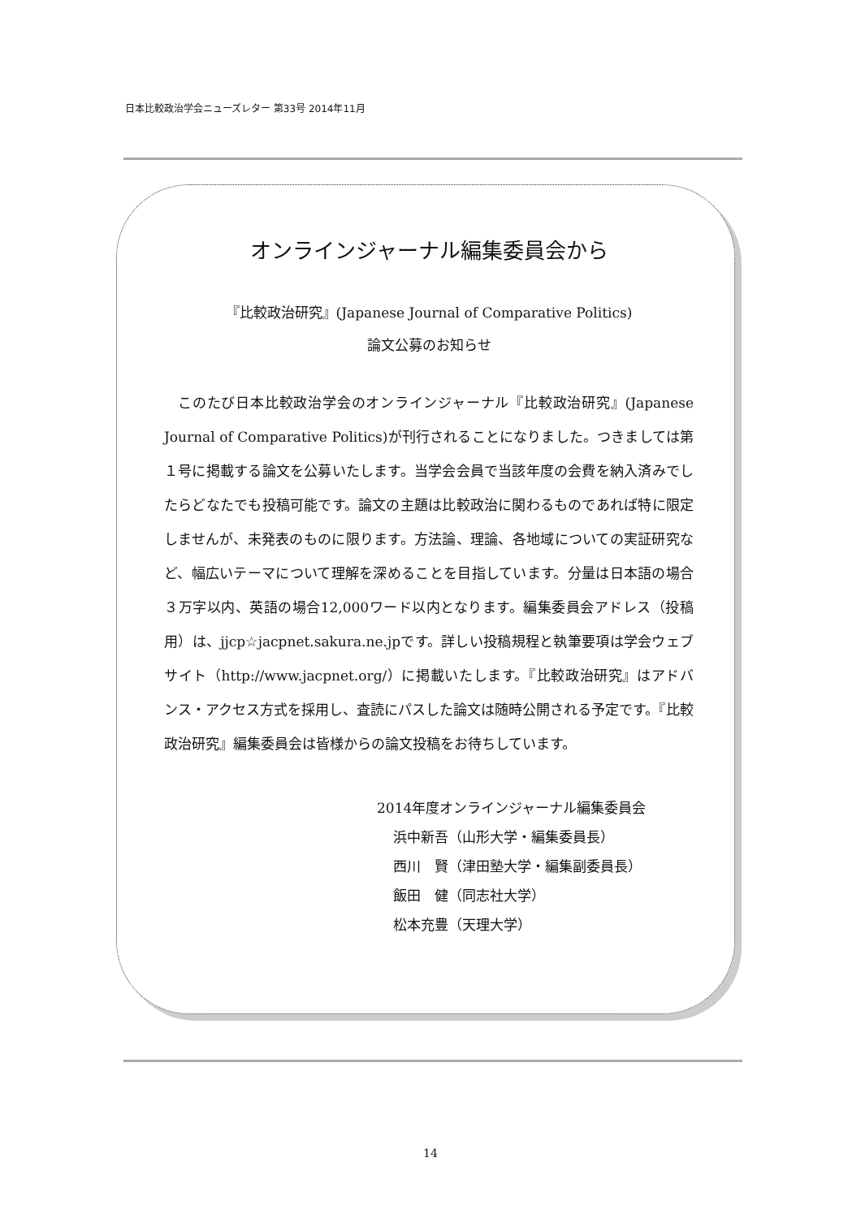日本比較政治学会ニューズレター 第33号 2014年11月
オンラインジャーナル編集委員会から
『比較政治研究』(Japanese Journal of Comparative Politics)
論文公募のお知らせ
このたび日本比較政治学会のオンラインジャーナル『比較政治研究』(Japanese Journal of Comparative Politics)が刊行されることになりました。つきましては第１号に掲載する論文を公募いたします。当学会会員で当該年度の会費を納入済みでしたらどなたでも投稿可能です。論文の主題は比較政治に関わるものであれば特に限定しませんが、未発表のものに限ります。方法論、理論、各地域についての実証研究など、幅広いテーマについて理解を深めることを目指しています。分量は日本語の場合３万字以内、英語の場合12,000ワード以内となります。編集委員会アドレス（投稿用）は、jjcp☆jacpnet.sakura.ne.jpです。詳しい投稿規程と執筆要項は学会ウェブサイト（http://www.jacpnet.org/）に掲載いたします。『比較政治研究』はアドバンス・アクセス方式を採用し、査読にパスした論文は随時公開される予定です。『比較政治研究』編集委員会は皆様からの論文投稿をお待ちしています。
2014年度オンラインジャーナル編集委員会
浜中新吾（山形大学・編集委員長）
西川　賢（津田塾大学・編集副委員長）
飯田　健（同志社大学）
松本充豊（天理大学）
14